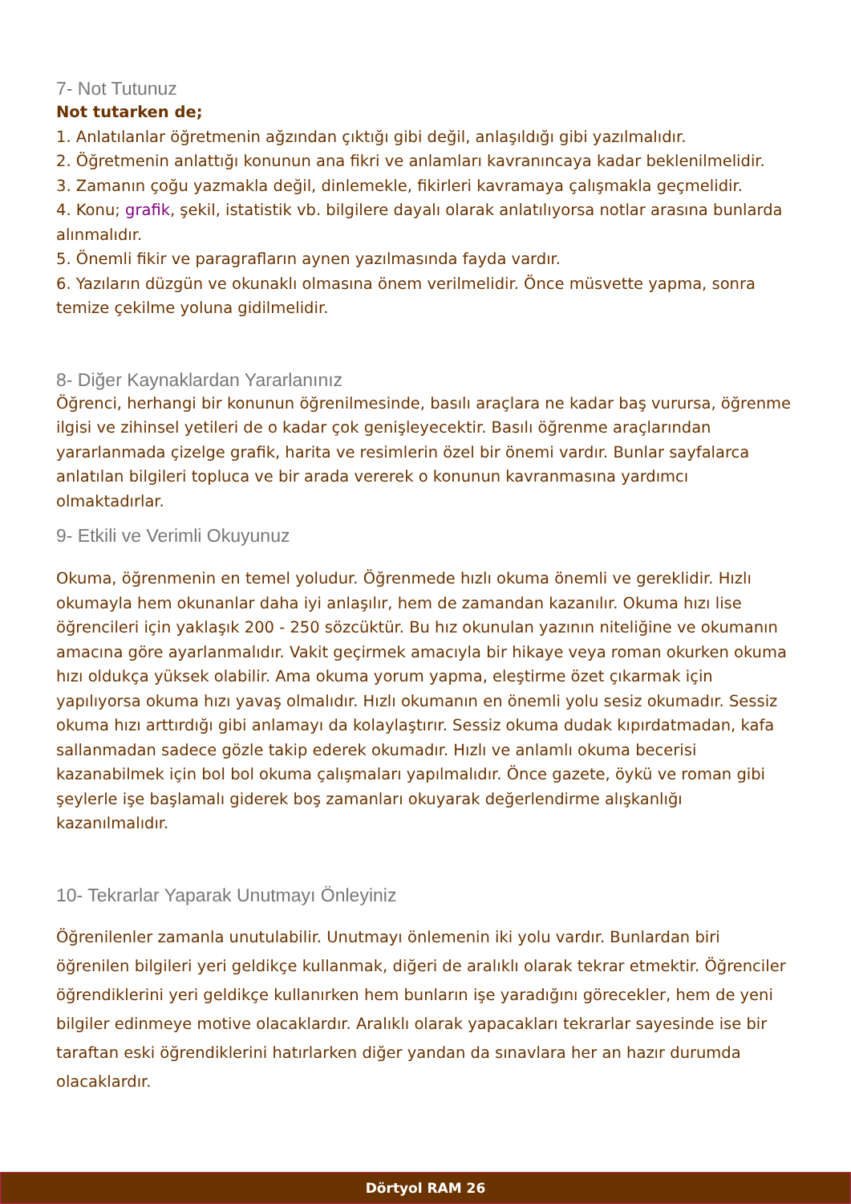7- Not Tutunuz
Not tutarken de;
1. Anlatılanlar öğretmenin ağzından çıktığı gibi değil, anlaşıldığı gibi yazılmalıdır.
2. Öğretmenin anlattığı konunun ana fikri ve anlamları kavranıncaya kadar beklenilmelidir.
3. Zamanın çoğu yazmakla değil, dinlemekle, fikirleri kavramaya çalışmakla geçmelidir.
4. Konu; grafik, şekil, istatistik vb. bilgilere dayalı olarak anlatılıyorsa notlar arasına bunlarda alınmalıdır.
5. Önemli fikir ve paragrafların aynen yazılmasında fayda vardır.
6. Yazıların düzgün ve okunaklı olmasına önem verilmelidir. Önce müsvette yapma, sonra temize çekilme yoluna gidilmelidir.
8- Diğer Kaynaklardan Yararlanınız
Öğrenci, herhangi bir konunun öğrenilmesinde, basılı araçlara ne kadar baş vurursa, öğrenme ilgisi ve zihinsel yetileri de o kadar çok genişleyecektir. Basılı öğrenme araçlarından yararlanmada çizelge grafik, harita ve resimlerin özel bir önemi vardır. Bunlar sayfalarca anlatılan bilgileri topluca ve bir arada vererek o konunun kavranmasına yardımcı olmaktadırlar.
9- Etkili ve Verimli Okuyunuz
Okuma, öğrenmenin en temel yoludur. Öğrenmede hızlı okuma önemli ve gereklidir. Hızlı okumayla hem okunanlar daha iyi anlaşılır, hem de zamandan kazanılır. Okuma hızı lise öğrencileri için yaklaşık 200 - 250 sözcüktür. Bu hız okunulan yazının niteliğine ve okumanın amacına göre ayarlanmalıdır. Vakit geçirmek amacıyla bir hikaye veya roman okurken okuma hızı oldukça yüksek olabilir. Ama okuma yorum yapma, eleştirme özet çıkarmak için yapılıyorsa okuma hızı yavaş olmalıdır. Hızlı okumanın en önemli yolu sesiz okumadır. Sessiz okuma hızı arttırdığı gibi anlamayı da kolaylaştırır. Sessiz okuma dudak kıpırdatmadan, kafa sallanmadan sadece gözle takip ederek okumadır. Hızlı ve anlamlı okuma becerisi kazanabilmek için bol bol okuma çalışmaları yapılmalıdır. Önce gazete, öykü ve roman gibi şeylerle işe başlamalı giderek boş zamanları okuyarak değerlendirme alışkanlığı kazanılmalıdır.
10- Tekrarlar Yaparak Unutmayı Önleyiniz
Öğrenilenler zamanla unutulabilir. Unutmayı önlemenin iki yolu vardır. Bunlardan biri öğrenilen bilgileri yeri geldikçe kullanmak, diğeri de aralıklı olarak tekrar etmektir. Öğrenciler öğrendiklerini yeri geldikçe kullanırken hem bunların işe yaradığını görecekler, hem de yeni bilgiler edinmeye motive olacaklardır. Aralıklı olarak yapacakları tekrarlar sayesinde ise bir taraftan eski öğrendiklerini hatırlarken diğer yandan da sınavlara her an hazır durumda olacaklardır.
Dörtyol RAM 26